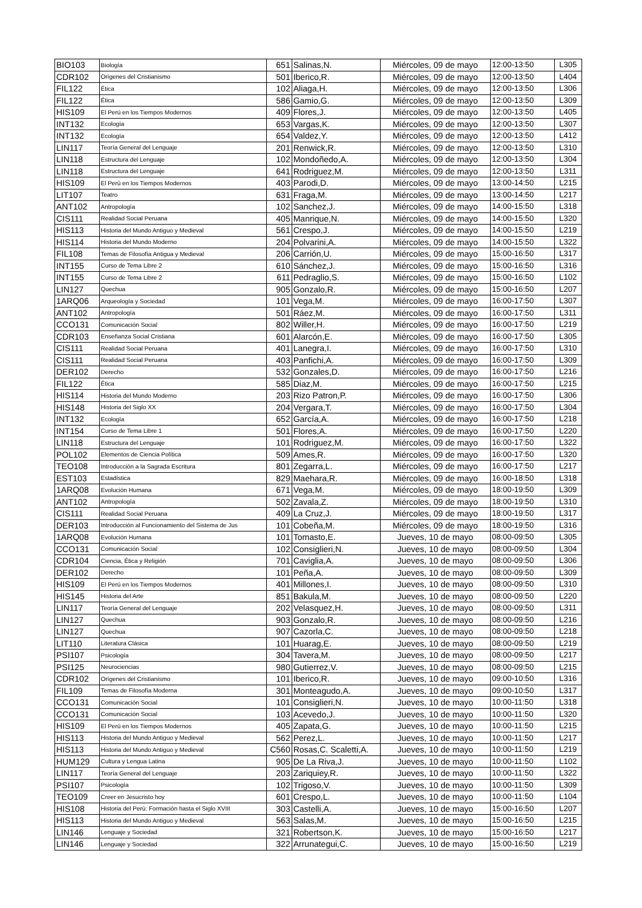| BIO103 | Biología | 651 | Salinas,N. | Miércoles, 09 de mayo | 12:00-13:50 | L305 |
| CDR102 | Orígenes del Cristianismo | 501 | Iberico,R. | Miércoles, 09 de mayo | 12:00-13:50 | L404 |
| FIL122 | Ética | 102 | Aliaga,H. | Miércoles, 09 de mayo | 12:00-13:50 | L306 |
| FIL122 | Ética | 586 | Gamio,G. | Miércoles, 09 de mayo | 12:00-13:50 | L309 |
| HIS109 | El Perú en los Tiempos Modernos | 409 | Flores,J. | Miércoles, 09 de mayo | 12:00-13:50 | L405 |
| INT132 | Ecología | 653 | Vargas,K. | Miércoles, 09 de mayo | 12:00-13:50 | L307 |
| INT132 | Ecología | 654 | Valdez,Y. | Miércoles, 09 de mayo | 12:00-13:50 | L412 |
| LIN117 | Teoría General del Lenguaje | 201 | Renwick,R. | Miércoles, 09 de mayo | 12:00-13:50 | L310 |
| LIN118 | Estructura del Lenguaje | 102 | Mondoñedo,A. | Miércoles, 09 de mayo | 12:00-13:50 | L304 |
| LIN118 | Estructura del Lenguaje | 641 | Rodriguez,M. | Miércoles, 09 de mayo | 12:00-13:50 | L311 |
| HIS109 | El Perú en los Tiempos Modernos | 403 | Parodi,D. | Miércoles, 09 de mayo | 13:00-14:50 | L215 |
| LIT107 | Teatro | 631 | Fraga,M. | Miércoles, 09 de mayo | 13:00-14:50 | L217 |
| ANT102 | Antropología | 102 | Sanchez,J. | Miércoles, 09 de mayo | 14:00-15:50 | L318 |
| CIS111 | Realidad Social Peruana | 405 | Manrique,N. | Miércoles, 09 de mayo | 14:00-15:50 | L320 |
| HIS113 | Historia del Mundo Antiguo y Medieval | 561 | Crespo,J. | Miércoles, 09 de mayo | 14:00-15:50 | L219 |
| HIS114 | Historia del Mundo Moderno | 204 | Polvarini,A. | Miércoles, 09 de mayo | 14:00-15:50 | L322 |
| FIL108 | Temas de Filosofía Antigua y Medieval | 206 | Carrión,U. | Miércoles, 09 de mayo | 15:00-16:50 | L317 |
| INT155 | Curso de Tema Libre 2 | 610 | Sánchez,J. | Miércoles, 09 de mayo | 15:00-16:50 | L316 |
| INT155 | Curso de Tema Libre 2 | 611 | Pedraglio,S. | Miércoles, 09 de mayo | 15:00-16:50 | L102 |
| LIN127 | Quechua | 905 | Gonzalo,R. | Miércoles, 09 de mayo | 15:00-16:50 | L207 |
| 1ARQ06 | Arqueología y Sociedad | 101 | Vega,M. | Miércoles, 09 de mayo | 16:00-17:50 | L307 |
| ANT102 | Antropología | 501 | Ráez,M. | Miércoles, 09 de mayo | 16:00-17:50 | L311 |
| CCO131 | Comunicación Social | 802 | Willer,H. | Miércoles, 09 de mayo | 16:00-17:50 | L219 |
| CDR103 | Enseñanza Social Cristiana | 601 | Alarcón,E. | Miércoles, 09 de mayo | 16:00-17:50 | L305 |
| CIS111 | Realidad Social Peruana | 401 | Lanegra,I. | Miércoles, 09 de mayo | 16:00-17:50 | L310 |
| CIS111 | Realidad Social Peruana | 403 | Panfichi,A. | Miércoles, 09 de mayo | 16:00-17:50 | L309 |
| DER102 | Derecho | 532 | Gonzales,D. | Miércoles, 09 de mayo | 16:00-17:50 | L216 |
| FIL122 | Ética | 585 | Diaz,M. | Miércoles, 09 de mayo | 16:00-17:50 | L215 |
| HIS114 | Historia del Mundo Moderno | 203 | Rizo Patron,P. | Miércoles, 09 de mayo | 16:00-17:50 | L306 |
| HIS148 | Historia del Siglo XX | 204 | Vergara,T. | Miércoles, 09 de mayo | 16:00-17:50 | L304 |
| INT132 | Ecología | 652 | García,A. | Miércoles, 09 de mayo | 16:00-17:50 | L218 |
| INT154 | Curso de Tema Libre 1 | 501 | Flores,A. | Miércoles, 09 de mayo | 16:00-17:50 | L220 |
| LIN118 | Estructura del Lenguaje | 101 | Rodriguez,M. | Miércoles, 09 de mayo | 16:00-17:50 | L322 |
| POL102 | Elementos de Ciencia Política | 509 | Ames,R. | Miércoles, 09 de mayo | 16:00-17:50 | L320 |
| TEO108 | Introducción a la Sagrada Escritura | 801 | Zegarra,L. | Miércoles, 09 de mayo | 16:00-17:50 | L217 |
| EST103 | Estadística | 829 | Maehara,R. | Miércoles, 09 de mayo | 16:00-18:50 | L318 |
| 1ARQ08 | Evolución Humana | 671 | Vega,M. | Miércoles, 09 de mayo | 18:00-19:50 | L309 |
| ANT102 | Antropología | 502 | Zavala,Z. | Miércoles, 09 de mayo | 18:00-19:50 | L310 |
| CIS111 | Realidad Social Peruana | 409 | La Cruz,J. | Miércoles, 09 de mayo | 18:00-19:50 | L317 |
| DER103 | Introducción al Funcionamiento del Sistema de Jus | 101 | Cobeña,M. | Miércoles, 09 de mayo | 18:00-19:50 | L316 |
| 1ARQ08 | Evolución Humana | 101 | Tomasto,E. | Jueves, 10 de mayo | 08:00-09:50 | L305 |
| CCO131 | Comunicación Social | 102 | Consiglieri,N. | Jueves, 10 de mayo | 08:00-09:50 | L304 |
| CDR104 | Ciencia, Ética y Religión | 701 | Caviglia,A. | Jueves, 10 de mayo | 08:00-09:50 | L306 |
| DER102 | Derecho | 101 | Peña,A. | Jueves, 10 de mayo | 08:00-09:50 | L309 |
| HIS109 | El Perú en los Tiempos Modernos | 401 | Millones,I. | Jueves, 10 de mayo | 08:00-09:50 | L310 |
| HIS145 | Historia del Arte | 851 | Bakula,M. | Jueves, 10 de mayo | 08:00-09:50 | L220 |
| LIN117 | Teoría General del Lenguaje | 202 | Velasquez,H. | Jueves, 10 de mayo | 08:00-09:50 | L311 |
| LIN127 | Quechua | 903 | Gonzalo,R. | Jueves, 10 de mayo | 08:00-09:50 | L216 |
| LIN127 | Quechua | 907 | Cazorla,C. | Jueves, 10 de mayo | 08:00-09:50 | L218 |
| LIT110 | Literatura Clásica | 101 | Huarag,E. | Jueves, 10 de mayo | 08:00-09:50 | L219 |
| PSI107 | Psicología | 304 | Tavera,M. | Jueves, 10 de mayo | 08:00-09:50 | L217 |
| PSI125 | Neurociencias | 980 | Gutierrez,V. | Jueves, 10 de mayo | 08:00-09:50 | L215 |
| CDR102 | Orígenes del Cristianismo | 101 | Iberico,R. | Jueves, 10 de mayo | 09:00-10:50 | L316 |
| FIL109 | Temas de Filosofía Moderna | 301 | Monteagudo,A. | Jueves, 10 de mayo | 09:00-10:50 | L317 |
| CCO131 | Comunicación Social | 101 | Consiglieri,N. | Jueves, 10 de mayo | 10:00-11:50 | L318 |
| CCO131 | Comunicación Social | 103 | Acevedo,J. | Jueves, 10 de mayo | 10:00-11:50 | L320 |
| HIS109 | El Perú en los Tiempos Modernos | 405 | Zapata,G. | Jueves, 10 de mayo | 10:00-11:50 | L215 |
| HIS113 | Historia del Mundo Antiguo y Medieval | 562 | Perez,L. | Jueves, 10 de mayo | 10:00-11:50 | L217 |
| HIS113 | Historia del Mundo Antiguo y Medieval | C560 | Rosas,C. Scaletti,A. | Jueves, 10 de mayo | 10:00-11:50 | L219 |
| HUM129 | Cultura y Lengua Latina | 905 | De La Riva,J. | Jueves, 10 de mayo | 10:00-11:50 | L102 |
| LIN117 | Teoría General del Lenguaje | 203 | Zariquiey,R. | Jueves, 10 de mayo | 10:00-11:50 | L322 |
| PSI107 | Psicología | 102 | Trigoso,V. | Jueves, 10 de mayo | 10:00-11:50 | L309 |
| TEO109 | Creer en Jesucristo hoy | 601 | Crespo,L. | Jueves, 10 de mayo | 10:00-11:50 | L104 |
| HIS108 | Historia del Perú: Formación hasta el Siglo XVIII | 303 | Castelli,A. | Jueves, 10 de mayo | 15:00-16:50 | L207 |
| HIS113 | Historia del Mundo Antiguo y Medieval | 563 | Salas,M. | Jueves, 10 de mayo | 15:00-16:50 | L215 |
| LIN146 | Lenguaje y Sociedad | 321 | Robertson,K. | Jueves, 10 de mayo | 15:00-16:50 | L217 |
| LIN146 | Lenguaje y Sociedad | 322 | Arrunategui,C. | Jueves, 10 de mayo | 15:00-16:50 | L219 |